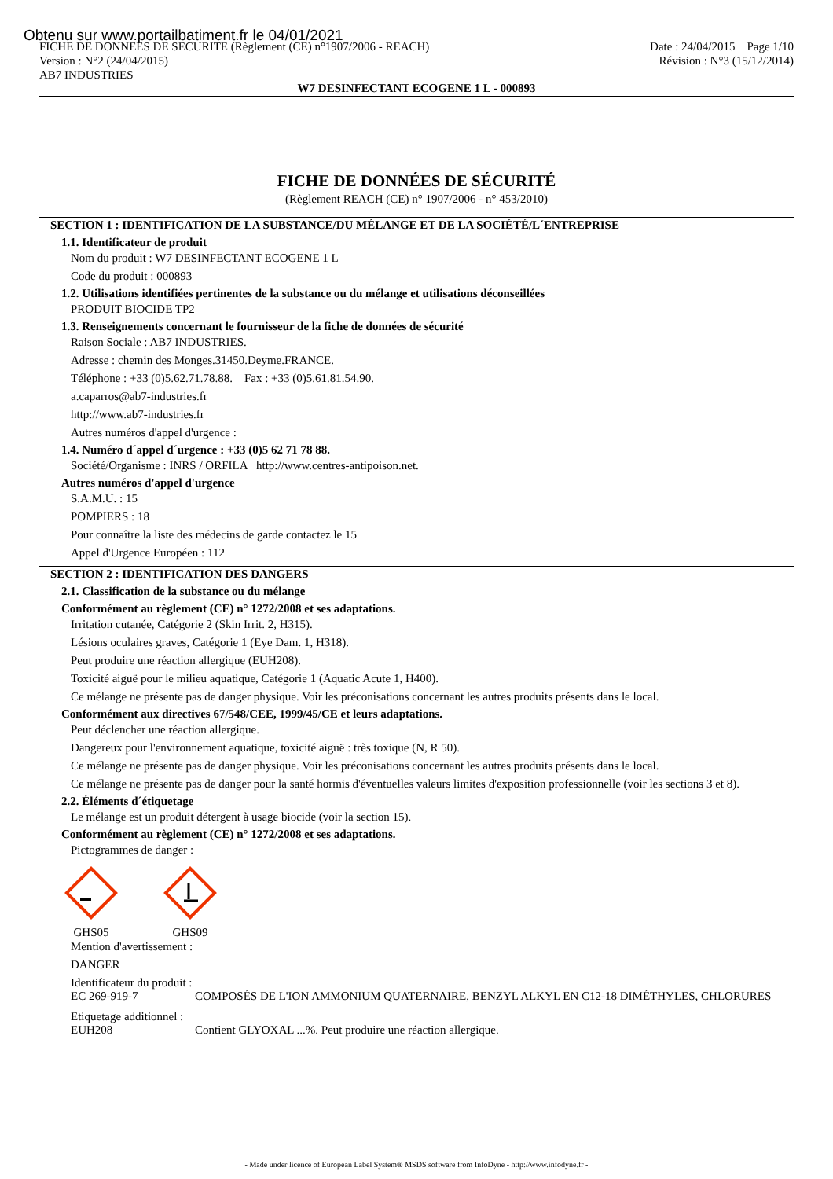Obtenu sur www.portailbatiment.fr le 04/01/2021
FICHE DE DONNEES DE SECURITE (Règlement (CE) n°1907/2006 - REACH)
Version : N°2 (24/04/2015)
AB7 INDUSTRIES
Date : 24/04/2015 Page 1/10
Révision : N°3 (15/12/2014)
W7 DESINFECTANT ECOGENE 1 L - 000893
FICHE DE DONNÉES DE SÉCURITÉ
(Règlement REACH (CE) n° 1907/2006 - n° 453/2010)
SECTION 1 : IDENTIFICATION DE LA SUBSTANCE/DU MÉLANGE ET DE LA SOCIÉTÉ/L´ENTREPRISE
1.1. Identificateur de produit
Nom du produit : W7 DESINFECTANT ECOGENE 1 L
Code du produit : 000893
1.2. Utilisations identifiées pertinentes de la substance ou du mélange et utilisations déconseillées
PRODUIT BIOCIDE TP2
1.3. Renseignements concernant le fournisseur de la fiche de données de sécurité
Raison Sociale : AB7 INDUSTRIES.
Adresse : chemin des Monges.31450.Deyme.FRANCE.
Téléphone : +33 (0)5.62.71.78.88. Fax : +33 (0)5.61.81.54.90.
a.caparros@ab7-industries.fr
http://www.ab7-industries.fr
Autres numéros d'appel d'urgence :
1.4. Numéro d´appel d´urgence : +33 (0)5 62 71 78 88.
Société/Organisme : INRS / ORFILA http://www.centres-antipoison.net.
Autres numéros d'appel d'urgence
S.A.M.U. : 15
POMPIERS : 18
Pour connaître la liste des médecins de garde contactez le 15
Appel d'Urgence Européen : 112
SECTION 2 : IDENTIFICATION DES DANGERS
2.1. Classification de la substance ou du mélange
Conformément au règlement (CE) n° 1272/2008 et ses adaptations.
Irritation cutanée, Catégorie 2 (Skin Irrit. 2, H315).
Lésions oculaires graves, Catégorie 1 (Eye Dam. 1, H318).
Peut produire une réaction allergique (EUH208).
Toxicité aiguë pour le milieu aquatique, Catégorie 1 (Aquatic Acute 1, H400).
Ce mélange ne présente pas de danger physique. Voir les préconisations concernant les autres produits présents dans le local.
Conformément aux directives 67/548/CEE, 1999/45/CE et leurs adaptations.
Peut déclencher une réaction allergique.
Dangereux pour l'environnement aquatique, toxicité aiguë : très toxique (N, R 50).
Ce mélange ne présente pas de danger physique. Voir les préconisations concernant les autres produits présents dans le local.
Ce mélange ne présente pas de danger pour la santé hormis d'éventuelles valeurs limites d'exposition professionnelle (voir les sections 3 et 8).
2.2. Éléments d´étiquetage
Le mélange est un produit détergent à usage biocide (voir la section 15).
Conformément au règlement (CE) n° 1272/2008 et ses adaptations.
Pictogrammes de danger :
GHS05 GHS09
Mention d'avertissement :
DANGER
Identificateur du produit :
EC 269-919-7 COMPOSÉS DE L'ION AMMONIUM QUATERNAIRE, BENZYL ALKYL EN C12-18 DIMÉTHYLES, CHLORURES
Etiquetage additionnel :
EUH208 Contient GLYOXAL ...%. Peut produire une réaction allergique.
- Made under licence of European Label System® MSDS software from InfoDyne - http://www.infodyne.fr -